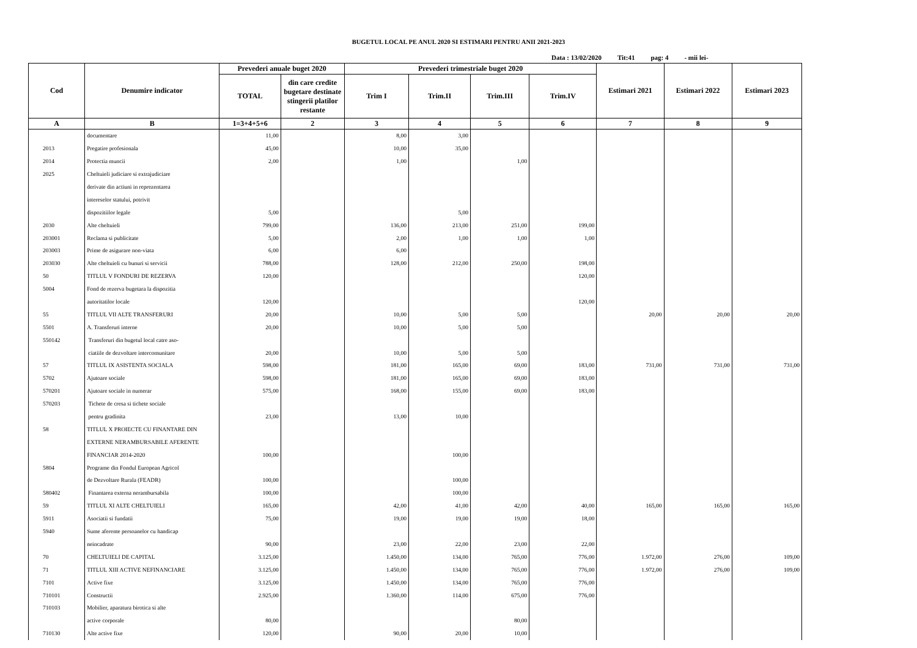BUGETUL LOCAL PE ANUL 2020 SI ESTIMARI PENTRU ANII 2021-2023
Data : 13/02/2020 Tit:41 pag: 4 - mii lei-
| Cod | Denumire indicator | Prevederi anuale buget 2020 | | Prevederi trimestriale buget 2020 | | | | Estimari 2021 | Estimari 2022 | Estimari 2023 |
| --- | --- | --- | --- | --- | --- | --- | --- | --- | --- | --- |
| | | TOTAL | din care credite bugetare destinate stingerii platilor restante | Trim I | Trim.II | Trim.III | Trim.IV | | | |
| A | B | 1=3+4+5+6 | 2 | 3 | 4 | 5 | 6 | 7 | 8 | 9 |
| | documentare | 11,00 | | 8,00 | 3,00 | | | | | |
| 2013 | Pregatire profesionala | 45,00 | | 10,00 | 35,00 | | | | | |
| 2014 | Protectia muncii | 2,00 | | 1,00 | | 1,00 | | | | |
| 2025 | Cheltuieli judiciare si extrajudiciare | | | | | | | | | |
| | derivate din actiuni in reprezentarea | | | | | | | | | |
| | intereselor statului, potrivit | | | | | | | | | |
| | dispozitiilor legale | 5,00 | | | 5,00 | | | | | |
| 2030 | Alte cheltuieli | 799,00 | | 136,00 | 213,00 | 251,00 | 199,00 | | | |
| 203001 | Reclama si publicitate | 5,00 | | 2,00 | 1,00 | 1,00 | 1,00 | | | |
| 203003 | Prime de asigurare non-viata | 6,00 | | 6,00 | | | | | | |
| 203030 | Alte cheltuieli cu bunuri si servicii | 788,00 | | 128,00 | 212,00 | 250,00 | 198,00 | | | |
| 50 | TITLUL V FONDURI DE REZERVA | 120,00 | | | | | 120,00 | | | |
| 5004 | Fond de rezerva bugetara la dispozitia | | | | | | | | | |
| | autoritatilor locale | 120,00 | | | | | 120,00 | | | |
| 55 | TITLUL VII ALTE TRANSFERURI | 20,00 | | 10,00 | 5,00 | 5,00 | | 20,00 | 20,00 | 20,00 |
| 5501 | A. Transferuri interne | 20,00 | | 10,00 | 5,00 | 5,00 | | | | |
| 550142 | Transferuri din bugetul local catre aso- | | | | | | | | | |
| | ciatiile de dezvoltare intercomunitare | 20,00 | | 10,00 | 5,00 | 5,00 | | | | |
| 57 | TITLUL IX ASISTENTA SOCIALA | 598,00 | | 181,00 | 165,00 | 69,00 | 183,00 | 731,00 | 731,00 | 731,00 |
| 5702 | Ajutoare sociale | 598,00 | | 181,00 | 165,00 | 69,00 | 183,00 | | | |
| 570201 | Ajutoare sociale in numerar | 575,00 | | 168,00 | 155,00 | 69,00 | 183,00 | | | |
| 570203 | Tichete de cresa si tichete sociale | | | | | | | | | |
| | pentru gradinita | 23,00 | | 13,00 | 10,00 | | | | | |
| 58 | TITLUL X PROIECTE CU FINANTARE DIN | | | | | | | | | |
| | EXTERNE NERAMBURSABILE AFERENTE | | | | | | | | | |
| | FINANCIAR 2014-2020 | 100,00 | | | 100,00 | | | | | |
| 5804 | Programe din Fondul European Agricol | | | | | | | | | |
| | de Dezvoltare Rurala (FEADR) | 100,00 | | | 100,00 | | | | | |
| 580402 | Finantarea externa nerambursabila | 100,00 | | | 100,00 | | | | | |
| 59 | TITLUL XI ALTE CHELTUIELI | 165,00 | | 42,00 | 41,00 | 42,00 | 40,00 | 165,00 | 165,00 | 165,00 |
| 5911 | Asociatii si fundatii | 75,00 | | 19,00 | 19,00 | 19,00 | 18,00 | | | |
| 5940 | Sume aferente persoanelor cu handicap | | | | | | | | | |
| | neincadrate | 90,00 | | 23,00 | 22,00 | 23,00 | 22,00 | | | |
| 70 | CHELTUIELI DE CAPITAL | 3.125,00 | | 1.450,00 | 134,00 | 765,00 | 776,00 | 1.972,00 | 276,00 | 109,00 |
| 71 | TITLUL XIII ACTIVE NEFINANCIARE | 3.125,00 | | 1.450,00 | 134,00 | 765,00 | 776,00 | 1.972,00 | 276,00 | 109,00 |
| 7101 | Active fixe | 3.125,00 | | 1.450,00 | 134,00 | 765,00 | 776,00 | | | |
| 710101 | Constructii | 2.925,00 | | 1.360,00 | 114,00 | 675,00 | 776,00 | | | |
| 710103 | Mobilier, aparatura birotica si alte | | | | | | | | | |
| | active corporale | 80,00 | | | | 80,00 | | | | |
| 710130 | Alte active fixe | 120,00 | | 90,00 | 20,00 | 10,00 | | | | |